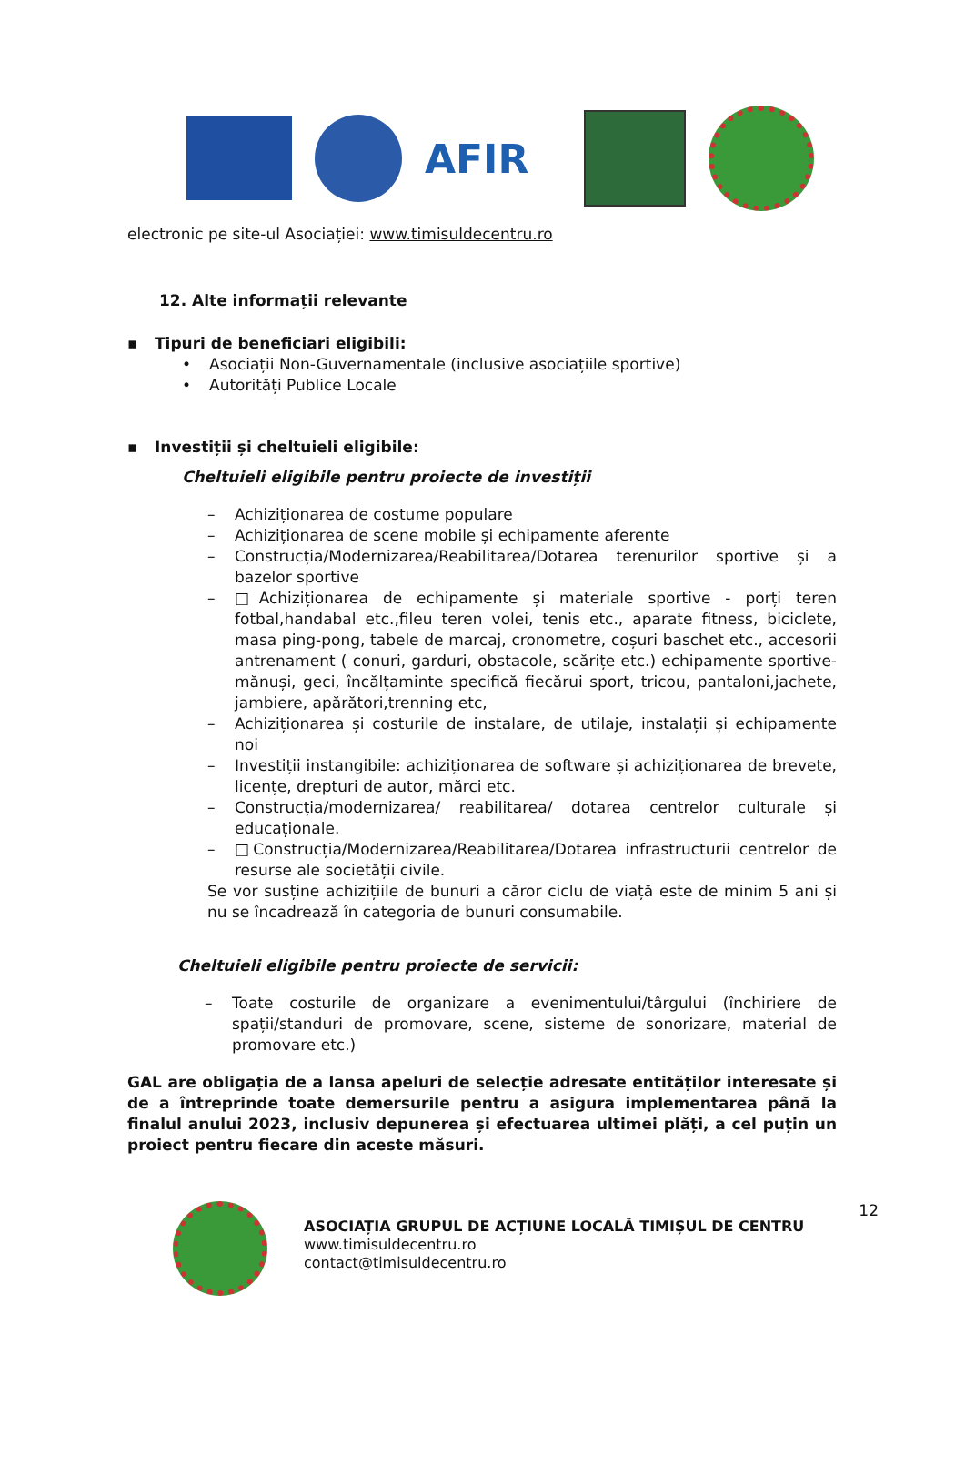AFIR
electronic pe site-ul Asociației: www.timisuldecentru.ro
12. Alte informații relevante
▪ Tipuri de beneficiari eligibili:
• Asociații Non-Guvernamentale (inclusive asociațiile sportive)
• Autorități Publice Locale
▪ Investiții și cheltuieli eligibile:
Cheltuieli eligibile pentru proiecte de investiții
– Achiziționarea de costume populare
– Achiziționarea de scene mobile și echipamente aferente
– Construcția/Modernizarea/Reabilitarea/Dotarea terenurilor sportive și a bazelor sportive
– □Achiziționarea de echipamente și materiale sportive - porți teren fotbal,handabal etc.,fileu teren volei, tenis etc., aparate fitness, biciclete, masa ping-pong, tabele de marcaj, cronometre, coșuri baschet etc., accesorii antrenament ( conuri, garduri, obstacole, scărițe etc.) echipamente sportive- mănuși, geci, încălțaminte specifică fiecărui sport, tricou, pantaloni,jachete, jambiere, apărători,trenning etc,
– Achiziționarea și costurile de instalare, de utilaje, instalații și echipamente noi
– Investiții instangibile: achiziționarea de software și achiziționarea de brevete, licențe, drepturi de autor, mărci etc.
– Construcția/modernizarea/ reabilitarea/ dotarea centrelor culturale și educaționale.
– □Construcția/Modernizarea/Reabilitarea/Dotarea infrastructurii centrelor de resurse ale societății civile.
Se vor susține achizițiile de bunuri a căror ciclu de viață este de minim 5 ani și nu se încadrează în categoria de bunuri consumabile.
Cheltuieli eligibile pentru proiecte de servicii:
– Toate costurile de organizare a evenimentului/târgului (închiriere de spații/standuri de promovare, scene, sisteme de sonorizare, material de promovare etc.)
GAL are obligația de a lansa apeluri de selecție adresate entităților interesate și de a întreprinde toate demersurile pentru a asigura implementarea până la finalul anului 2023, inclusiv depunerea și efectuarea ultimei plăți, a cel puțin un proiect pentru fiecare din aceste măsuri.
ASOCIAȚIA GRUPUL DE ACȚIUNE LOCALĂ TIMIȘUL DE CENTRU
www.timisuldecentru.ro
contact@timisuldecentru.ro
12